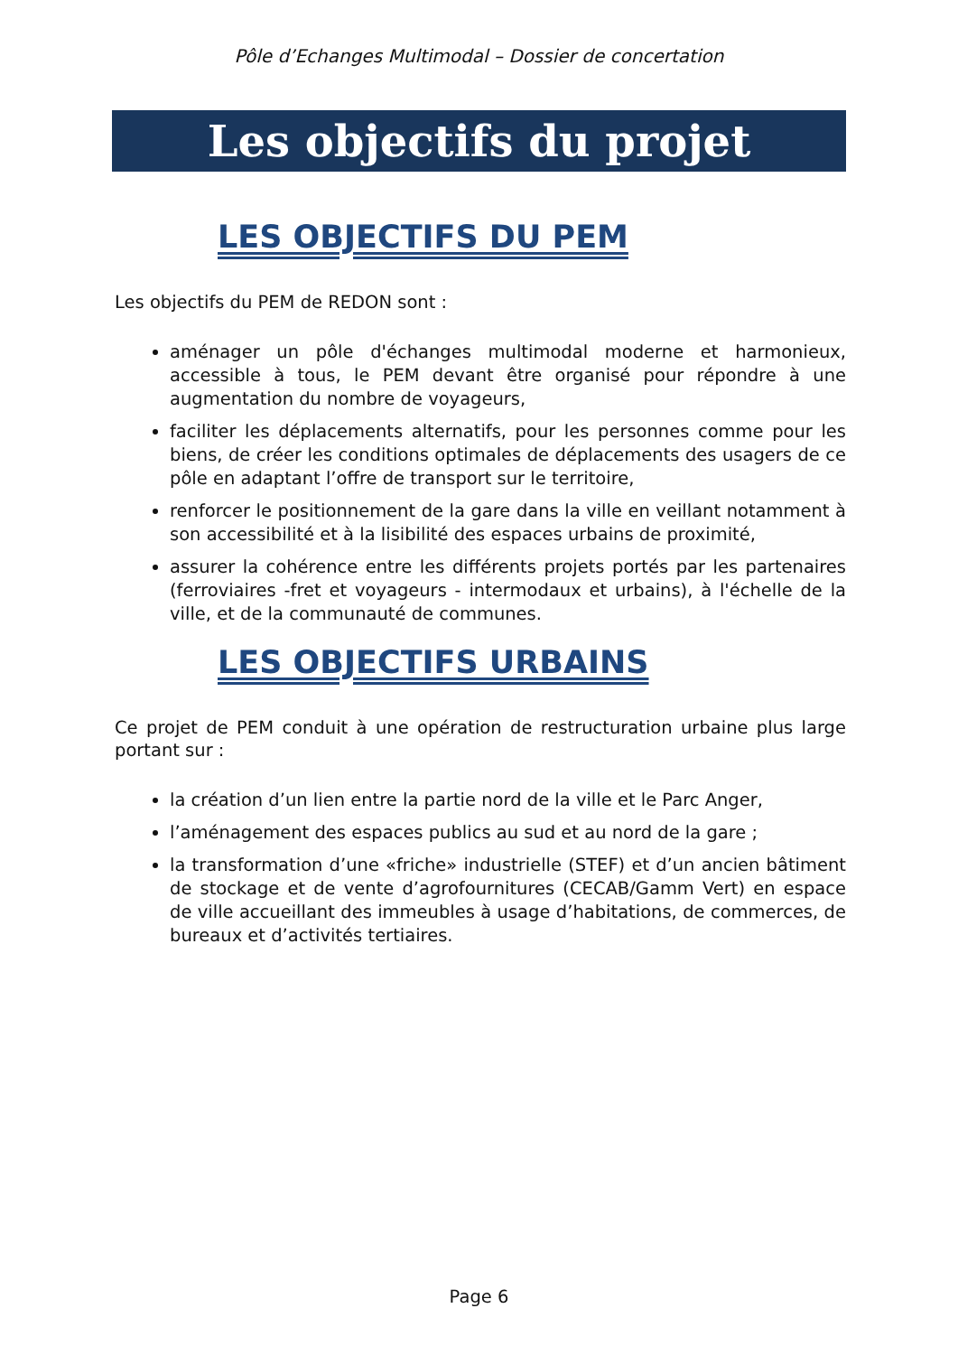Pôle d’Echanges Multimodal – Dossier de concertation
Les objectifs du projet
LES OBJECTIFS DU PEM
Les objectifs du PEM de REDON sont :
aménager un pôle d'échanges multimodal moderne et harmonieux, accessible à tous, le PEM devant être organisé pour répondre à une augmentation du nombre de voyageurs,
faciliter les déplacements alternatifs, pour les personnes comme pour les biens, de créer les conditions optimales de déplacements des usagers de ce pôle en adaptant l’offre de transport sur le territoire,
renforcer le positionnement de la gare dans la ville en veillant notamment à son accessibilité et à la lisibilité des espaces urbains de proximité,
assurer la cohérence entre les différents projets portés par les partenaires (ferroviaires -fret et voyageurs - intermodaux et urbains), à l'échelle de la ville, et de la communauté de communes.
LES OBJECTIFS URBAINS
Ce projet de PEM conduit à une opération de restructuration urbaine plus large portant sur :
la création d’un lien entre la partie nord de la ville et le Parc Anger,
l’aménagement des espaces publics au sud et au nord de la gare ;
la transformation d’une «friche» industrielle (STEF) et d’un ancien bâtiment de stockage et de vente d’agrofournitures (CECAB/Gamm Vert) en espace de ville accueillant des immeubles à usage d’habitations, de commerces, de bureaux et d’activités tertiaires.
Page 6